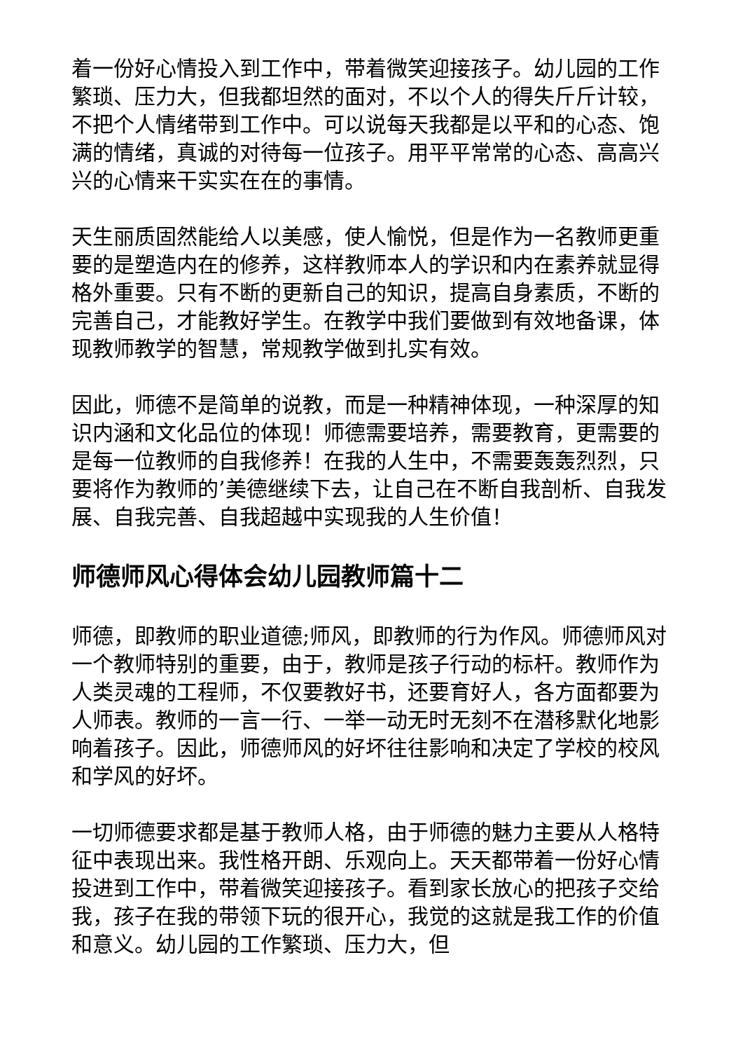着一份好心情投入到工作中，带着微笑迎接孩子。幼儿园的工作繁琐、压力大，但我都坦然的面对，不以个人的得失斤斤计较，不把个人情绪带到工作中。可以说每天我都是以平和的心态、饱满的情绪，真诚的对待每一位孩子。用平平常常的心态、高高兴兴的心情来干实实在在的事情。
天生丽质固然能给人以美感，使人愉悦，但是作为一名教师更重要的是塑造内在的修养，这样教师本人的学识和内在素养就显得格外重要。只有不断的更新自己的知识，提高自身素质，不断的完善自己，才能教好学生。在教学中我们要做到有效地备课，体现教师教学的智慧，常规教学做到扎实有效。
因此，师德不是简单的说教，而是一种精神体现，一种深厚的知识内涵和文化品位的体现！师德需要培养，需要教育，更需要的是每一位教师的自我修养！在我的人生中，不需要轰轰烈烈，只要将作为教师的’美德继续下去，让自己在不断自我剖析、自我发展、自我完善、自我超越中实现我的人生价值！
师德师风心得体会幼儿园教师篇十二
师德，即教师的职业道德;师风，即教师的行为作风。师德师风对一个教师特别的重要，由于，教师是孩子行动的标杆。教师作为人类灵魂的工程师，不仅要教好书，还要育好人，各方面都要为人师表。教师的一言一行、一举一动无时无刻不在潜移默化地影响着孩子。因此，师德师风的好坏往往影响和决定了学校的校风和学风的好坏。
一切师德要求都是基于教师人格，由于师德的魅力主要从人格特征中表现出来。我性格开朗、乐观向上。天天都带着一份好心情投进到工作中，带着微笑迎接孩子。看到家长放心的把孩子交给我，孩子在我的带领下玩的很开心，我觉的这就是我工作的价值和意义。幼儿园的工作繁琐、压力大，但